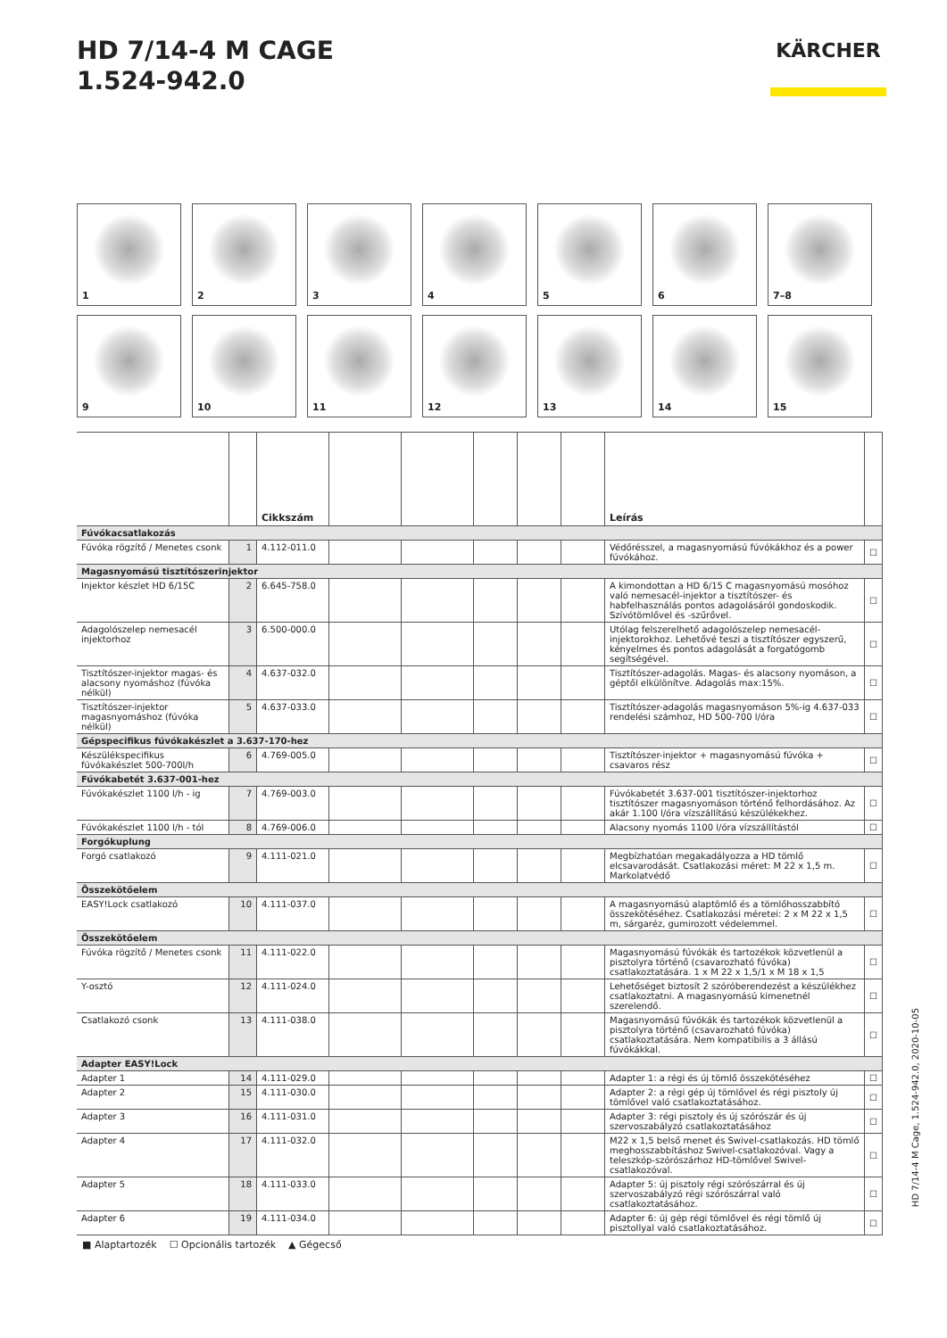HD 7/14-4 M CAGE
1.524-942.0
KÄRCHER
1
2
3
4
5
6
7–8
9
10
11
12
13
14
15
| | | Cikkszám | | | | | | Leírás | |
| --- | --- | --- | --- | --- | --- | --- | --- | --- | --- |
| Fúvókacsatlakozás | | | | | | | | | |
| Fúvóka rögzítő / Menetes csonk | 1 | 4.112-011.0 | | | | | | Védőrésszel, a magasnyomású fúvókákhoz és a power fúvókához. | ☐ |
| Magasnyomású tisztítószerinjektor | | | | | | | | | |
| Injektor készlet HD 6/15C | 2 | 6.645-758.0 | | | | | | A kimondottan a HD 6/15 C magasnyomású mosóhoz való nemesacél-injektor a tisztítószer- és habfelhasználás pontos adagolásáról gondoskodik. Szívótömlővel és -szűrővel. | ☐ |
| Adagolószelep nemesacél injektorhoz | 3 | 6.500-000.0 | | | | | | Utólag felszerelhető adagolószelep nemesacél-injektorokhoz. Lehetővé teszi a tisztítószer egyszerű, kényelmes és pontos adagolását a forgatógomb segítségével. | ☐ |
| Tisztítószer-injektor magas- és alacsony nyomáshoz (fúvóka nélkül) | 4 | 4.637-032.0 | | | | | | Tisztítószer-adagolás. Magas- és alacsony nyomáson, a géptől elkülönítve. Adagolás max:15%. | ☐ |
| Tisztítószer-injektor magasnyomáshoz (fúvóka nélkül) | 5 | 4.637-033.0 | | | | | | Tisztítószer-adagolás magasnyomáson 5%-ig 4.637-033 rendelési számhoz, HD 500-700 l/óra | ☐ |
| Gépspecifikus fúvókakészlet a 3.637-170-hez | | | | | | | | | |
| Készülékspecifikus fúvókakészlet 500-700l/h | 6 | 4.769-005.0 | | | | | | Tisztítószer-injektor + magasnyomású fúvóka + csavaros rész | ☐ |
| Fúvókabetét 3.637-001-hez | | | | | | | | | |
| Fúvókakészlet 1100 l/h - ig | 7 | 4.769-003.0 | | | | | | Fúvókabetét 3.637-001 tisztítószer-injektorhoz tisztítószer magasnyomáson történő felhordásához. Az akár 1.100 l/óra vízszállítású készülékekhez. | ☐ |
| Fúvókakészlet 1100 l/h - tól | 8 | 4.769-006.0 | | | | | | Alacsony nyomás 1100 l/óra vízszállítástól | ☐ |
| Forgókuplung | | | | | | | | | |
| Forgó csatlakozó | 9 | 4.111-021.0 | | | | | | Megbízhatóan megakadályozza a HD tömlő elcsavarodását. Csatlakozási méret: M 22 x 1,5 m. Markolatvédő | ☐ |
| Összekötőelem | | | | | | | | | |
| EASY!Lock csatlakozó | 10 | 4.111-037.0 | | | | | | A magasnyomású alaptömlő és a tömlőhosszabbító összekötéséhez. Csatlakozási méretei: 2 x M 22 x 1,5 m, sárgaréz, gumirozott védelemmel. | ☐ |
| Összekötőelem | | | | | | | | | |
| Fúvóka rögzítő / Menetes csonk | 11 | 4.111-022.0 | | | | | | Magasnyomású fúvókák és tartozékok közvetlenül a pisztolyra történő (csavarozható fúvóka) csatlakoztatására. 1 x M 22 x 1,5/1 x M 18 x 1,5 | ☐ |
| Y-osztó | 12 | 4.111-024.0 | | | | | | Lehetőséget biztosít 2 szóróberendezést a készülékhez csatlakoztatni. A magasnyomású kimenetnél szerelendő. | ☐ |
| Csatlakozó csonk | 13 | 4.111-038.0 | | | | | | Magasnyomású fúvókák és tartozékok közvetlenül a pisztolyra történő (csavarozható fúvóka) csatlakoztatására. Nem kompatibilis a 3 állású fúvókákkal. | ☐ |
| Adapter EASY!Lock | | | | | | | | | |
| Adapter 1 | 14 | 4.111-029.0 | | | | | | Adapter 1: a régi és új tömlő összekötéséhez | ☐ |
| Adapter 2 | 15 | 4.111-030.0 | | | | | | Adapter 2: a régi gép új tömlővel és régi pisztoly új tömlővel való csatlakoztatásához. | ☐ |
| Adapter 3 | 16 | 4.111-031.0 | | | | | | Adapter 3: régi pisztoly és új szórószár és új szervoszabályzó csatlakoztatásához | ☐ |
| Adapter 4 | 17 | 4.111-032.0 | | | | | | M22 x 1,5 belső menet és Swivel-csatlakozás. HD tömlő meghosszabbításhoz Swivel-csatlakozóval. Vagy a teleszkóp-szórószárhoz HD-tömlővel Swivel-csatlakozóval. | ☐ |
| Adapter 5 | 18 | 4.111-033.0 | | | | | | Adapter 5: új pisztoly régi szórószárral és új szervoszabályzó régi szórószárral való csatlakoztatásához. | ☐ |
| Adapter 6 | 19 | 4.111-034.0 | | | | | | Adapter 6: új gép régi tömlővel és régi tömlő új pisztollyal való csatlakoztatásához. | ☐ |
■ Alaptartozék ☐ Opcionális tartozék ▲ Gégecső
HD 7/14-4 M Cage, 1.524-942.0, 2020-10-05